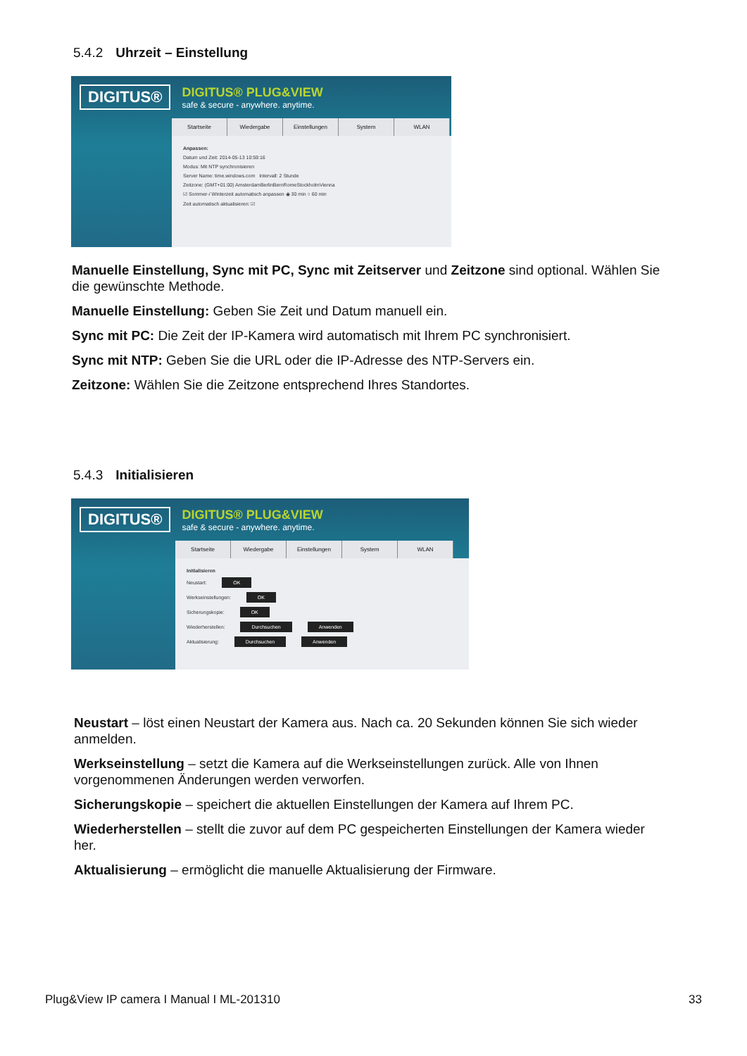5.4.2 Uhrzeit – Einstellung
DIGITUS®
DIGITUS® PLUG&VIEW
safe & secure - anywhere. anytime.
Startseite Wiedergabe Einstellungen System WLAN
Anpassen:
Datum und Zeit: 2014-05-13 10:59:16
Modus: Mit NTP synchronisieren
Server Name: time.windows.com Intervall: 2 Stunde
Zeitzone: (GMT+01:00) AmsterdamBerlinBernRomeStockholmVienna
☑ Sommer-/ Winterzeit automatisch anpassen ◉ 30 min ○ 60 min
Zeit automatisch aktualisieren: ☑
Manuelle Einstellung, Sync mit PC, Sync mit Zeitserver und Zeitzone sind optional. Wählen Sie die gewünschte Methode.
Manuelle Einstellung: Geben Sie Zeit und Datum manuell ein.
Sync mit PC: Die Zeit der IP-Kamera wird automatisch mit Ihrem PC synchronisiert.
Sync mit NTP: Geben Sie die URL oder die IP-Adresse des NTP-Servers ein.
Zeitzone: Wählen Sie die Zeitzone entsprechend Ihres Standortes.
5.4.3 Initialisieren
DIGITUS®
DIGITUS® PLUG&VIEW
safe & secure - anywhere. anytime.
Startseite Wiedergabe Einstellungen System WLAN
Initialisieren
Neustart: OK
Werkseinstellungen: OK
Sicherungskopie: OK
Wiederherstellen: Durchsuchen Anwenden
Aktualisierung: Durchsuchen Anwenden
Neustart – löst einen Neustart der Kamera aus. Nach ca. 20 Sekunden können Sie sich wieder anmelden.
Werkseinstellung – setzt die Kamera auf die Werkseinstellungen zurück. Alle von Ihnen vorgenommenen Änderungen werden verworfen.
Sicherungskopie – speichert die aktuellen Einstellungen der Kamera auf Ihrem PC.
Wiederherstellen – stellt die zuvor auf dem PC gespeicherten Einstellungen der Kamera wieder her.
Aktualisierung – ermöglicht die manuelle Aktualisierung der Firmware.
Plug&View IP camera I Manual I ML-201310 33